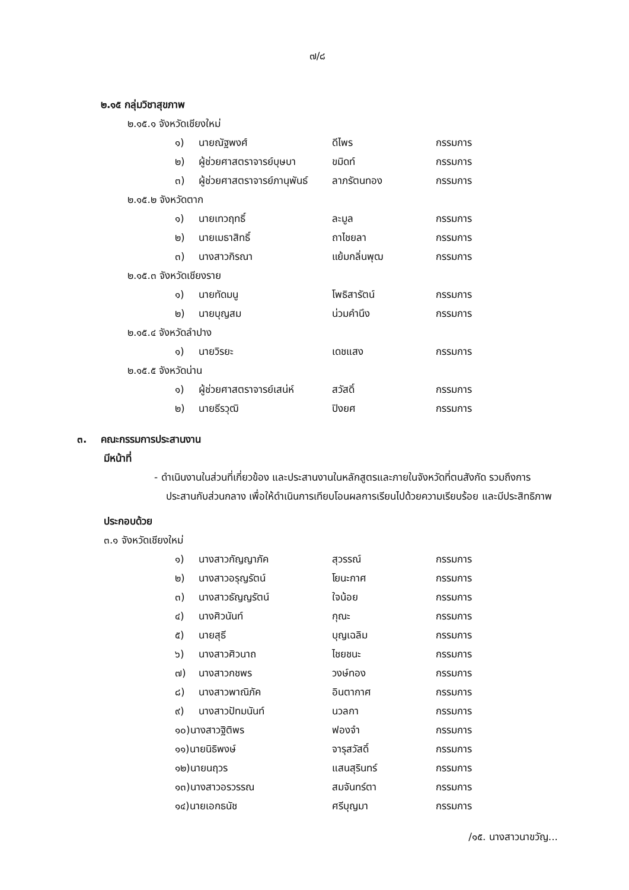๗/๘
๒.๑๕ กลุ่มวิชาสุขภาพ
๒.๑๕.๑ จังหวัดเชียงใหม่
| ๑) | นายณัฐพงศ์ | ดีไพร | กรรมการ |
| ๒) | ผู้ช่วยศาสตราจารย์บุษบา | ขมิดท์ | กรรมการ |
| ๓) | ผู้ช่วยศาสตราจารย์ภานุพันธ์ | ลาภรัตนทอง | กรรมการ |
๒.๑๕.๒ จังหวัดตาก
| ๑) | นายเทวฤทธิ์ | ละมูล | กรรมการ |
| ๒) | นายเมธาสิทธิ์ | ถาไชยลา | กรรมการ |
| ๓) | นางสาวกิรณา | แย้มกลิ่นพุฒ | กรรมการ |
๒.๑๕.๓ จังหวัดเชียงราย
| ๑) | นายทัดมนู | โพธิสารัตน์ | กรรมการ |
| ๒) | นายบุญสม | น่วมคำนึง | กรรมการ |
๒.๑๕.๔ จังหวัดลำปาง
| ๑) | นายวิรยะ | เดชแสง | กรรมการ |
๒.๑๕.๕ จังหวัดน่าน
| ๑) | ผู้ช่วยศาสตราจารย์เสน่ห์ | สวัสดิ์ | กรรมการ |
| ๒) | นายธีรวุฒิ | ปิงยศ | กรรมการ |
๓. คณะกรรมการประสานงาน
มีหน้าที่
- ดำเนินงานในส่วนที่เกี่ยวข้อง และประสานงานในหลักสูตรและภายในจังหวัดที่ตนสังกัด รวมถึงการประสานกับส่วนกลาง เพื่อให้ดำเนินการเทียบโอนผลการเรียนไปด้วยความเรียบร้อย และมีประสิทธิภาพ
ประกอบด้วย
๓.๑ จังหวัดเชียงใหม่
| ๑) | นางสาวกัญญาภัค | สุวรรณ์ | กรรมการ |
| ๒) | นางสาวอรุญรัตน์ | โยนะกาศ | กรรมการ |
| ๓) | นางสาวธัญญรัตน์ | ใจน้อย | กรรมการ |
| ๔) | นางศิวนันท์ | กุณะ | กรรมการ |
| ๕) | นายสุธี | บุญเฉลิม | กรรมการ |
| ๖) | นางสาวศิวนาถ | ไชยชนะ | กรรมการ |
| ๗) | นางสาวกชพร | วงษ์ทอง | กรรมการ |
| ๘) | นางสาวพาณิภัค | อินตากาศ | กรรมการ |
| ๙) | นางสาวปัทมนันท์ | นวลกา | กรรมการ |
| ๑๐)นางสาวฐิติพร | | ฟองจำ | กรรมการ |
| ๑๑)นายนิธิพงษ์ | | จารุสวัสดิ์ | กรรมการ |
| ๑๒)นายนฤวร | | แสนสุรินทร์ | กรรมการ |
| ๑๓)นางสาวอรวรรณ | | สมจันทร์ตา | กรรมการ |
| ๑๔)นายเอกธนัช | | ศรีบุญมา | กรรมการ |
/๑๕. นางสาวนาขวัญ...